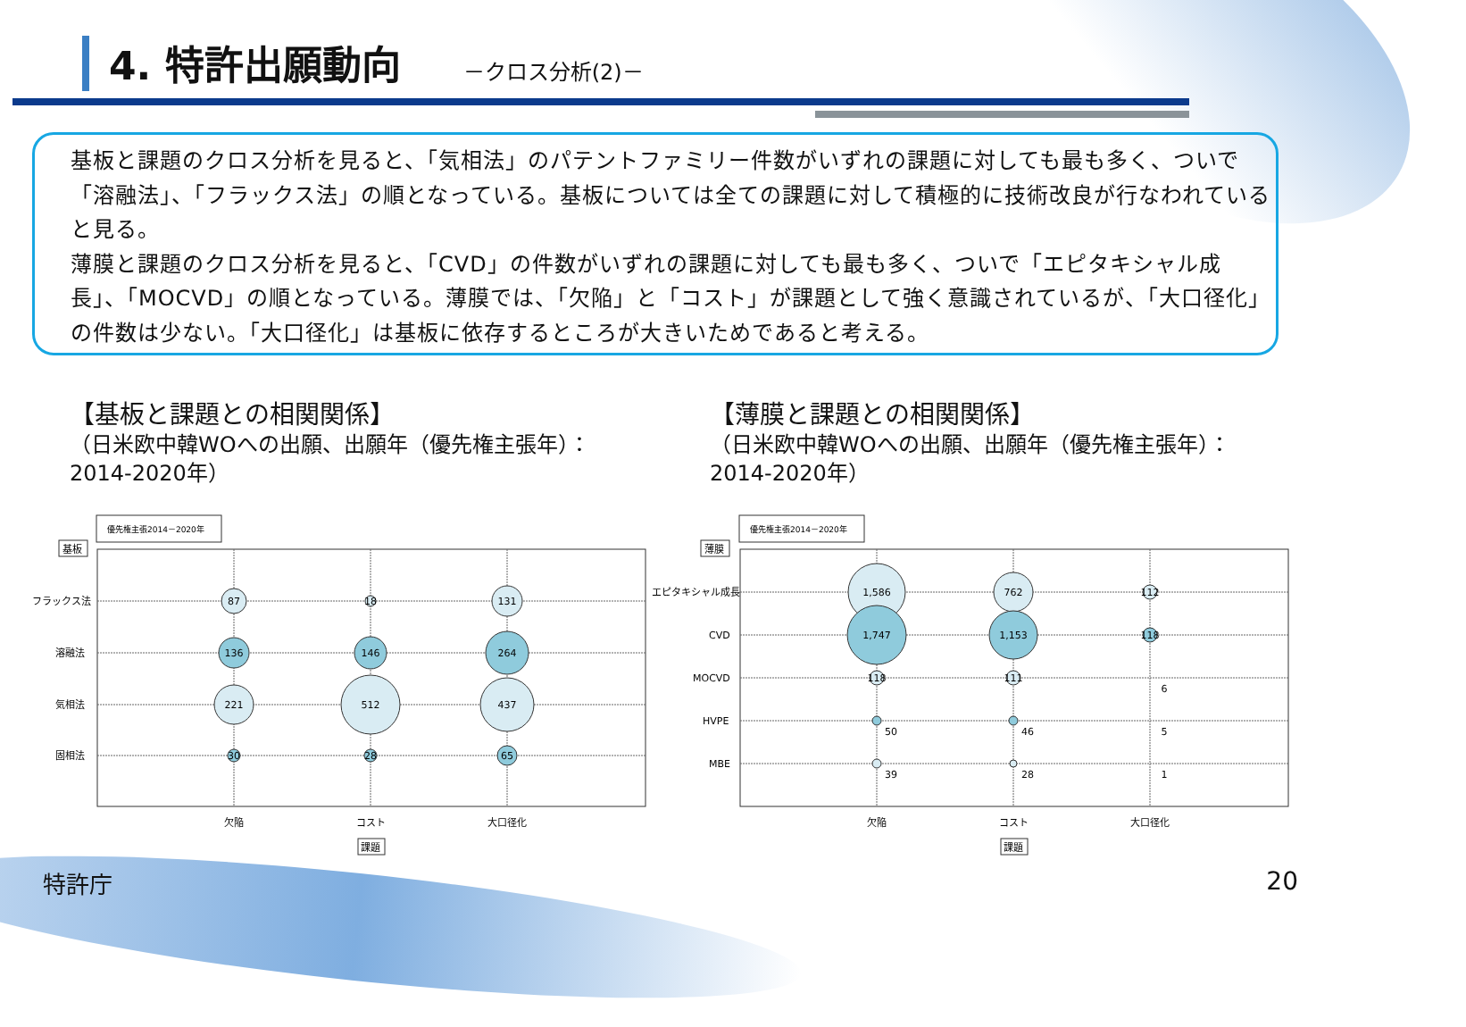4. 特許出願動向
－クロス分析(2)－
基板と課題のクロス分析を見ると、「気相法」のパテントファミリー件数がいずれの課題に対しても最も多く、ついで「溶融法」、「フラックス法」の順となっている。基板については全ての課題に対して積極的に技術改良が行なわれていると見る。
薄膜と課題のクロス分析を見ると、「CVD」の件数がいずれの課題に対しても最も多く、ついで「エピタキシャル成長」、「MOCVD」の順となっている。薄膜では、「欠陥」と「コスト」が課題として強く意識されているが、「大口径化」の件数は少ない。「大口径化」は基板に依存するところが大きいためであると考える。
【基板と課題との相関関係】
（日米欧中韓WOへの出願、出願年（優先権主張年）：
2014-2020年）
【薄膜と課題との相関関係】
（日米欧中韓WOへの出願、出願年（優先権主張年）：
2014-2020年）
優先権主張2014－2020年
基板
フラックス法
溶融法
気相法
固相法
87
18
131
136
146
264
221
512
437
30
28
65
欠陥
コスト
大口径化
課題
優先権主張2014－2020年
薄膜
エピタキシャル成長
CVD
MOCVD
HVPE
MBE
1,586
762
112
1,747
1,153
118
118
111
6
50
46
5
39
28
1
欠陥
コスト
大口径化
課題
特許庁 20